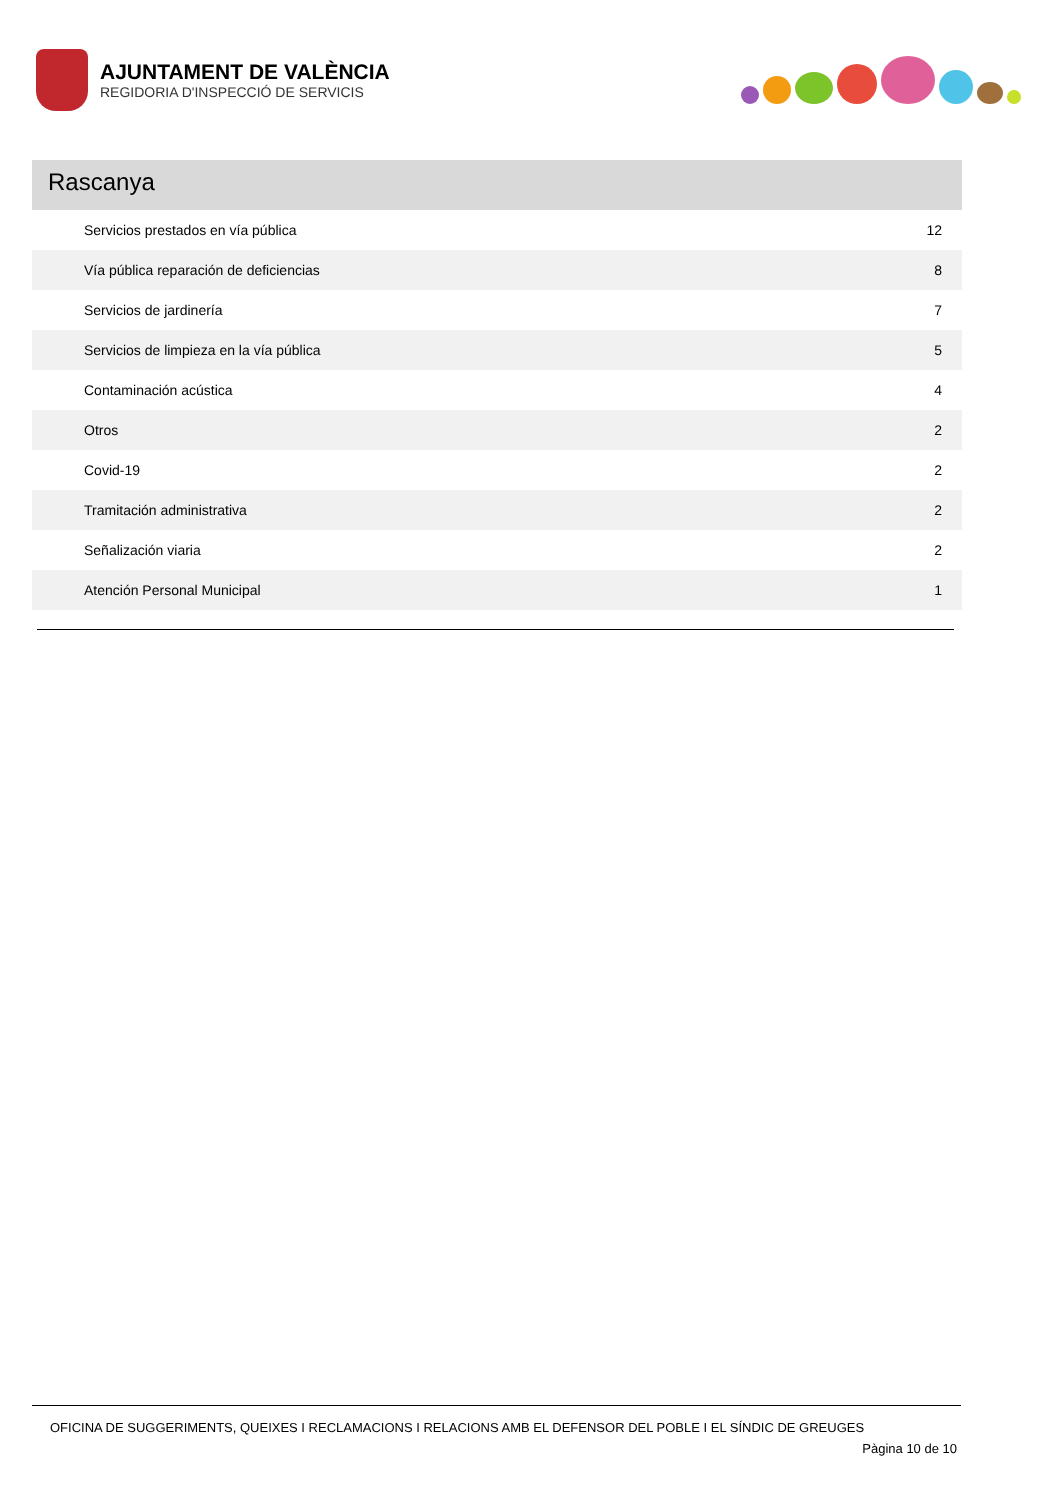AJUNTAMENT DE VALÈNCIA
REGIDORIA D'INSPECCIÓ DE SERVICIS
Rascanya
| Servicios prestados en vía pública | 12 |
| Vía pública reparación de deficiencias | 8 |
| Servicios de jardinería | 7 |
| Servicios de limpieza en la vía pública | 5 |
| Contaminación acústica | 4 |
| Otros | 2 |
| Covid-19 | 2 |
| Tramitación administrativa | 2 |
| Señalización viaria | 2 |
| Atención Personal Municipal | 1 |
OFICINA DE SUGGERIMENTS, QUEIXES I RECLAMACIONS I RELACIONS AMB EL DEFENSOR DEL POBLE I EL SÍNDIC DE GREUGES
Pàgina 10 de 10